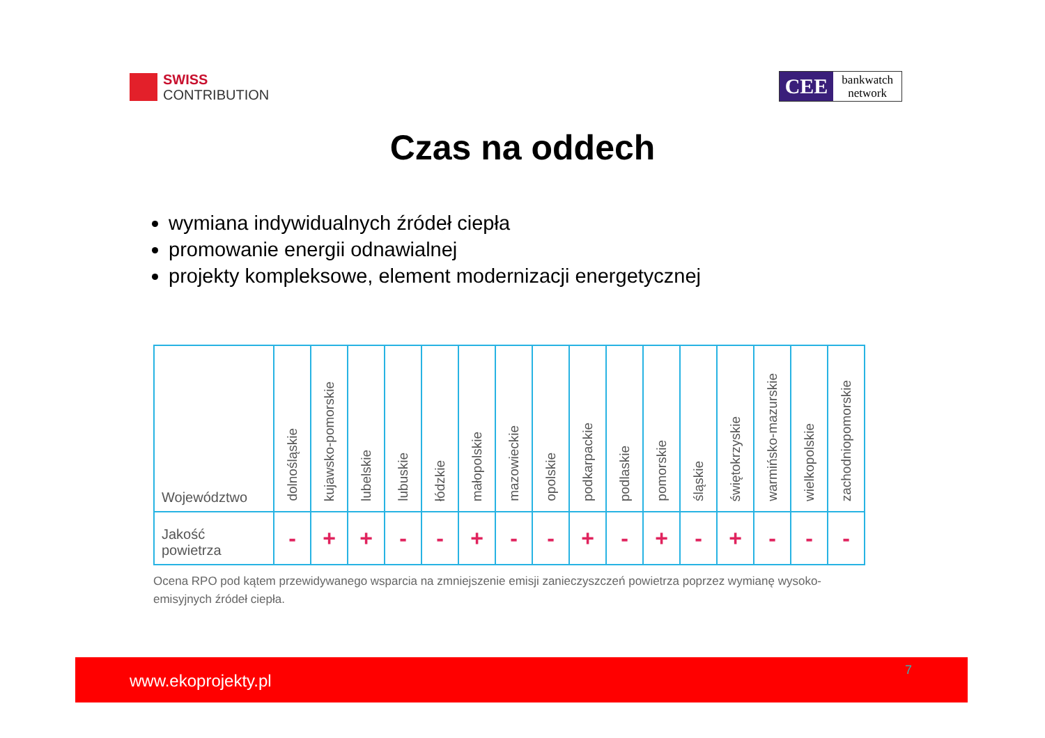SWISS
CONTRIBUTION
CEE
bankwatch
network
Czas na oddech
wymiana indywidualnych źródeł ciepła
promowanie energii odnawialnej
projekty kompleksowe, element modernizacji energetycznej
| Województwo | dolnośląskie | kujawsko-pomorskie | lubelskie | lubuskie | łódzkie | małopolskie | mazowieckie | opolskie | podkarpackie | podlaskie | pomorskie | śląskie | świętokrzyskie | warmińsko-mazurskie | wielkopolskie | zachodniopomorskie |
| Jakość powietrza | - | + | + | - | - | + | - | - | + | - | + | - | + | - | - | - |
Ocena RPO pod kątem przewidywanego wsparcia na zmniejszenie emisji zanieczyszczeń powietrza poprzez wymianę wysoko-emisyjnych źródeł ciepła.
www.ekoprojekty.pl
7